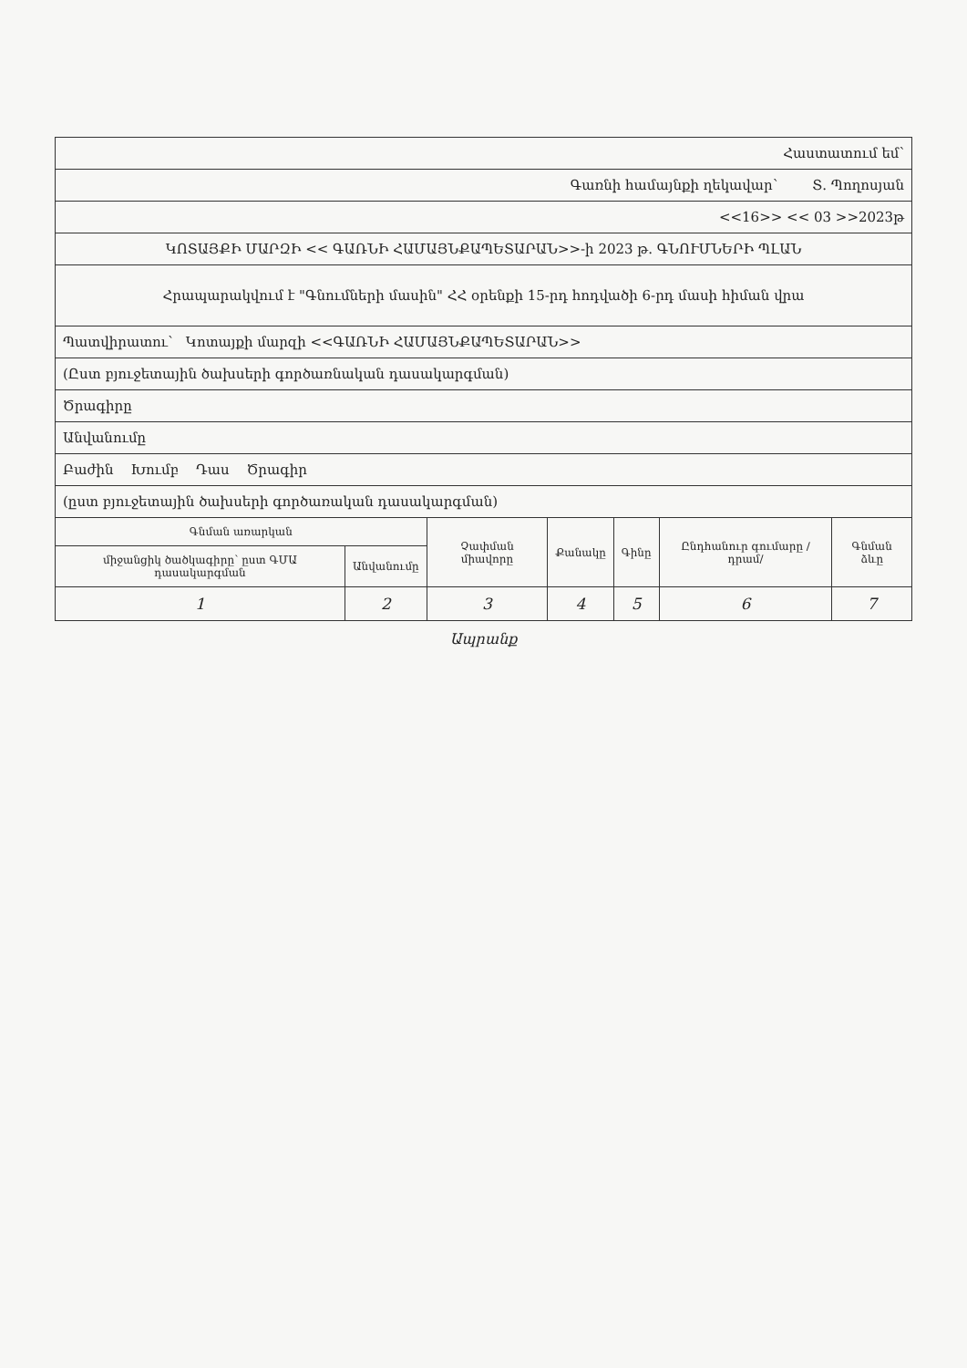| Հաստատում եմ՝ | | | | | | |
| Գառնի համայնքի ղեկավար՝ Տ. Պողոսյան | | | | | | |
| <<16>> << 03 >>2023թ | | | | | | |
| ԿՈՏԱՅՔԻ ՄԱՐԶԻ << ԳԱՌՆԻ ՀԱՄԱՅՆՔԱՊԵՏԱՐԱՆ>>-ի 2023 թ. ԳՆՈՒՄՆԵՐԻ ՊԼԱՆ | | | | | | |
| Հրապարակվում է "Գնումների մասին" ՀՀ օրենքի 15-րդ հոդվածի 6-րդ մասի հիման վրա | | | | | | |
| Պատվիրատու՝ Կոտայքի մարզի <<ԳԱՌՆԻ ՀԱՄԱՅՆՔԱՊԵՏԱՐԱՆ>> | | | | | | |
| (Ըստ բյուջետային ծախսերի գործառնական դասակարգման) | | | | | | |
| Ծրագիրը | | | | | | |
| Անվանումը | | | | | | |
| Բաժին Խումբ Դաս Ծրագիր | | | | | | |
| (ըստ բյուջետային ծախսերի գործառական դասակարգման) | | | | | | |
| Գնման առարկան | | Չափման միավորը | Քանակը | Գինը | Ընդհանուր գումարը /դրամ/ | Գնման ձևը |
| միջանցիկ ծածկագիրը՝ ըստ ԳՄԱ դասակարգման | Անվանումը | | | | | |
| 1 | 2 | 3 | 4 | 5 | 6 | 7 |
Ապրանք